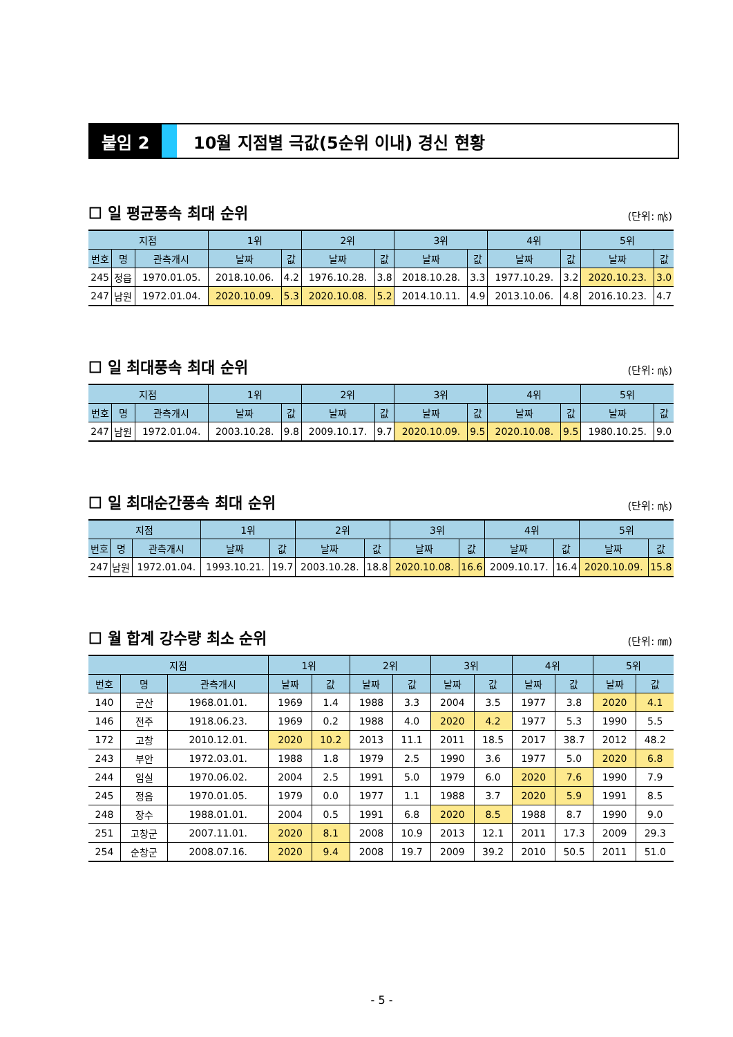붙임 2 10월 지점별 극값(5순위 이내) 경신 현황
☐ 일 평균풍속 최대 순위
(단위: ㎧)
| 지점 | | | 1위 | | 2위 | | 3위 | | 4위 | | 5위 | |
| --- | --- | --- | --- | --- | --- | --- | --- | --- | --- | --- | --- | --- |
| 번호 | 명 | 관측개시 | 날짜 | 값 | 날짜 | 값 | 날짜 | 값 | 날짜 | 값 | 날짜 | 값 |
| 245 | 정읍 | 1970.01.05. | 2018.10.06. | 4.2 | 1976.10.28. | 3.8 | 2018.10.28. | 3.3 | 1977.10.29. | 3.2 | 2020.10.23. | 3.0 |
| 247 | 남원 | 1972.01.04. | 2020.10.09. | 5.3 | 2020.10.08. | 5.2 | 2014.10.11. | 4.9 | 2013.10.06. | 4.8 | 2016.10.23. | 4.7 |
☐ 일 최대풍속 최대 순위
(단위: ㎧)
| 지점 | | | 1위 | | 2위 | | 3위 | | 4위 | | 5위 | |
| --- | --- | --- | --- | --- | --- | --- | --- | --- | --- | --- | --- | --- |
| 번호 | 명 | 관측개시 | 날짜 | 값 | 날짜 | 값 | 날짜 | 값 | 날짜 | 값 | 날짜 | 값 |
| 247 | 남원 | 1972.01.04. | 2003.10.28. | 9.8 | 2009.10.17. | 9.7 | 2020.10.09. | 9.5 | 2020.10.08. | 9.5 | 1980.10.25. | 9.0 |
☐ 일 최대순간풍속 최대 순위
(단위: ㎧)
| 지점 | | | 1위 | | 2위 | | 3위 | | 4위 | | 5위 | |
| --- | --- | --- | --- | --- | --- | --- | --- | --- | --- | --- | --- | --- |
| 번호 | 명 | 관측개시 | 날짜 | 값 | 날짜 | 값 | 날짜 | 값 | 날짜 | 값 | 날짜 | 값 |
| 247 | 남원 | 1972.01.04. | 1993.10.21. | 19.7 | 2003.10.28. | 18.8 | 2020.10.08. | 16.6 | 2009.10.17. | 16.4 | 2020.10.09. | 15.8 |
☐ 월 합계 강수량 최소 순위
(단위: ㎜)
| 지점 | | | 1위 | | 2위 | | 3위 | | 4위 | | 5위 | |
| --- | --- | --- | --- | --- | --- | --- | --- | --- | --- | --- | --- | --- |
| 번호 | 명 | 관측개시 | 날짜 | 값 | 날짜 | 값 | 날짜 | 값 | 날짜 | 값 | 날짜 | 값 |
| 140 | 군산 | 1968.01.01. | 1969 | 1.4 | 1988 | 3.3 | 2004 | 3.5 | 1977 | 3.8 | 2020 | 4.1 |
| 146 | 전주 | 1918.06.23. | 1969 | 0.2 | 1988 | 4.0 | 2020 | 4.2 | 1977 | 5.3 | 1990 | 5.5 |
| 172 | 고창 | 2010.12.01. | 2020 | 10.2 | 2013 | 11.1 | 2011 | 18.5 | 2017 | 38.7 | 2012 | 48.2 |
| 243 | 부안 | 1972.03.01. | 1988 | 1.8 | 1979 | 2.5 | 1990 | 3.6 | 1977 | 5.0 | 2020 | 6.8 |
| 244 | 임실 | 1970.06.02. | 2004 | 2.5 | 1991 | 5.0 | 1979 | 6.0 | 2020 | 7.6 | 1990 | 7.9 |
| 245 | 정읍 | 1970.01.05. | 1979 | 0.0 | 1977 | 1.1 | 1988 | 3.7 | 2020 | 5.9 | 1991 | 8.5 |
| 248 | 장수 | 1988.01.01. | 2004 | 0.5 | 1991 | 6.8 | 2020 | 8.5 | 1988 | 8.7 | 1990 | 9.0 |
| 251 | 고창군 | 2007.11.01. | 2020 | 8.1 | 2008 | 10.9 | 2013 | 12.1 | 2011 | 17.3 | 2009 | 29.3 |
| 254 | 순창군 | 2008.07.16. | 2020 | 9.4 | 2008 | 19.7 | 2009 | 39.2 | 2010 | 50.5 | 2011 | 51.0 |
- 5 -